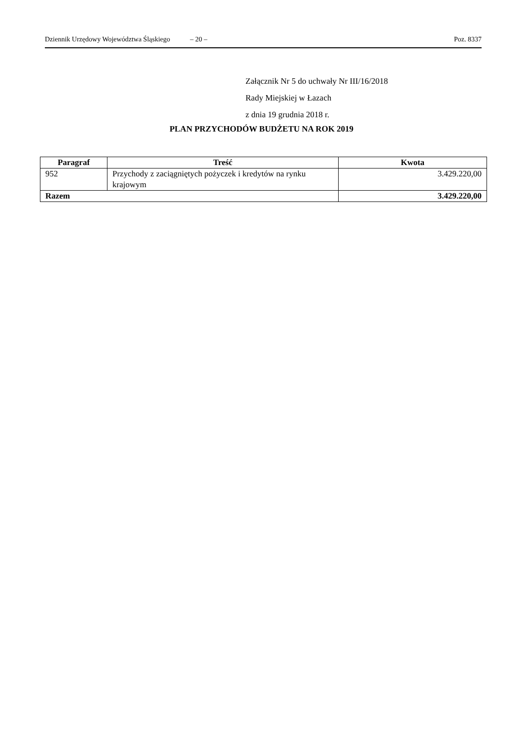Dziennik Urzędowy Województwa Śląskiego – 20 – Poz. 8337
Załącznik Nr 5 do uchwały Nr III/16/2018
Rady Miejskiej w Łazach
z dnia 19 grudnia 2018 r.
PLAN PRZYCHODÓW BUDŻETU NA ROK 2019
| Paragraf | Treść | Kwota |
| --- | --- | --- |
| 952 | Przychody z zaciągniętych pożyczek i kredytów na rynku krajowym | 3.429.220,00 |
| Razem | | 3.429.220,00 |